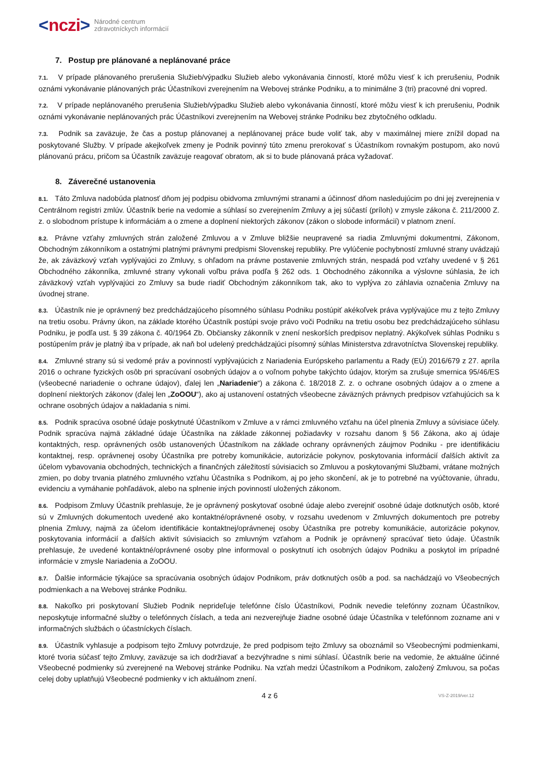< nczi > Národné centrum
zdravotníckych informácií
7. Postup pre plánované a neplánované práce
7.1. V prípade plánovaného prerušenia Služieb/výpadku Služieb alebo vykonávania činností, ktoré môžu viesť k ich prerušeniu, Podnik oznámi vykonávanie plánovaných prác Účastníkovi zverejnením na Webovej stránke Podniku, a to minimálne 3 (tri) pracovné dni vopred.
7.2. V prípade neplánovaného prerušenia Služieb/výpadku Služieb alebo vykonávania činností, ktoré môžu viesť k ich prerušeniu, Podnik oznámi vykonávanie neplánovaných prác Účastníkovi zverejnením na Webovej stránke Podniku bez zbytočného odkladu.
7.3. Podnik sa zaväzuje, že čas a postup plánovanej a neplánovanej práce bude voliť tak, aby v maximálnej miere znížil dopad na poskytované Služby. V prípade akejkoľvek zmeny je Podnik povinný túto zmenu prerokovať s Účastníkom rovnakým postupom, ako novú plánovanú prácu, pričom sa Účastník zaväzuje reagovať obratom, ak si to bude plánovaná práca vyžadovať.
8. Záverečné ustanovenia
8.1. Táto Zmluva nadobúda platnosť dňom jej podpisu obidvoma zmluvnými stranami a účinnosť dňom nasledujúcim po dni jej zverejnenia v Centrálnom registri zmlúv. Účastník berie na vedomie a súhlasí so zverejnením Zmluvy a jej súčastí (príloh) v zmysle zákona č. 211/2000 Z. z. o slobodnom prístupe k informáciám a o zmene a doplnení niektorých zákonov (zákon o slobode informácií) v platnom znení.
8.2. Právne vzťahy zmluvných strán založené Zmluvou a v Zmluve bližšie neupravené sa riadia Zmluvnými dokumentmi, Zákonom, Obchodným zákonníkom a ostatnými platnými právnymi predpismi Slovenskej republiky. Pre vylúčenie pochybností zmluvné strany uvádzajú že, ak záväzkový vzťah vyplývajúci zo Zmluvy, s ohľadom na právne postavenie zmluvných strán, nespadá pod vzťahy uvedené v § 261 Obchodného zákonníka, zmluvné strany vykonali voľbu práva podľa § 262 ods. 1 Obchodného zákonníka a výslovne súhlasia, že ich záväzkový vzťah vyplývajúci zo Zmluvy sa bude riadiť Obchodným zákonníkom tak, ako to vyplýva zo záhlavia označenia Zmluvy na úvodnej strane.
8.3. Účastník nie je oprávnený bez predchádzajúceho písomného súhlasu Podniku postúpiť akékoľvek práva vyplývajúce mu z tejto Zmluvy na tretiu osobu. Právny úkon, na základe ktorého Účastník postúpi svoje právo voči Podniku na tretiu osobu bez predchádzajúceho súhlasu Podniku, je podľa ust. § 39 zákona č. 40/1964 Zb. Občiansky zákonník v znení neskorších predpisov neplatný. Akýkoľvek súhlas Podniku s postúpením práv je platný iba v prípade, ak naň bol udelený predchádzajúci písomný súhlas Ministerstva zdravotníctva Slovenskej republiky.
8.4. Zmluvné strany sú si vedomé práv a povinností vyplývajúcich z Nariadenia Európskeho parlamentu a Rady (EÚ) 2016/679 z 27. apríla 2016 o ochrane fyzických osôb pri spracúvaní osobných údajov a o voľnom pohybe takýchto údajov, ktorým sa zrušuje smernica 95/46/ES (všeobecné nariadenie o ochrane údajov), ďalej len „Nariadenie“) a zákona č. 18/2018 Z. z. o ochrane osobných údajov a o zmene a doplnení niektorých zákonov (ďalej len „ZoOOU“), ako aj ustanovení ostatných všeobecne záväzných právnych predpisov vzťahujúcich sa k ochrane osobných údajov a nakladania s nimi.
8.5. Podnik spracúva osobné údaje poskytnuté Účastníkom v Zmluve a v rámci zmluvného vzťahu na účel plnenia Zmluvy a súvisiace účely. Podnik spracúva najmä základné údaje Účastníka na základe zákonnej požiadavky v rozsahu danom § 56 Zákona, ako aj údaje kontaktných, resp. oprávnených osôb ustanovených Účastníkom na základe ochrany oprávnených záujmov Podniku - pre identifikáciu kontaktnej, resp. oprávnenej osoby Účastníka pre potreby komunikácie, autorizácie pokynov, poskytovania informácií ďalších aktivít za účelom vybavovania obchodných, technických a finančných záležitostí súvisiacich so Zmluvou a poskytovanými Službami, vrátane možných zmien, po doby trvania platného zmluvného vzťahu Účastníka s Podnikom, aj po jeho skončení, ak je to potrebné na vyúčtovanie, úhradu, evidenciu a vymáhanie pohľadávok, alebo na splnenie iných povinností uložených zákonom.
8.6. Podpisom Zmluvy Účastník prehlasuje, že je oprávnený poskytovať osobné údaje alebo zverejniť osobné údaje dotknutých osôb, ktoré sú v Zmluvných dokumentoch uvedené ako kontaktné/oprávnené osoby, v rozsahu uvedenom v Zmluvných dokumentoch pre potreby plnenia Zmluvy, najmä za účelom identifikácie kontaktnej/oprávnenej osoby Účastníka pre potreby komunikácie, autorizácie pokynov, poskytovania informácií a ďalších aktivít súvisiacich so zmluvným vzťahom a Podnik je oprávnený spracúvať tieto údaje. Účastník prehlasuje, že uvedené kontaktné/oprávnené osoby plne informoval o poskytnutí ich osobných údajov Podniku a poskytol im prípadné informácie v zmysle Nariadenia a ZoOOU.
8.7. Ďalšie informácie týkajúce sa spracúvania osobných údajov Podnikom, práv dotknutých osôb a pod. sa nachádzajú vo Všeobecných podmienkach a na Webovej stránke Podniku.
8.8. Nakoľko pri poskytovaní Služieb Podnik neprideľuje telefónne číslo Účastníkovi, Podnik nevedie telefónny zoznam Účastníkov, neposkytuje informačné služby o telefónnych číslach, a teda ani nezverejňuje žiadne osobné údaje Účastníka v telefónnom zozname ani v informačných službách o účastníckych číslach.
8.9. Účastník vyhlasuje a podpisom tejto Zmluvy potvrdzuje, že pred podpisom tejto Zmluvy sa oboznámil so Všeobecnými podmienkami, ktoré tvoria súčasť tejto Zmluvy, zaväzuje sa ich dodržiavať a bezvýhradne s nimi súhlasí. Účastník berie na vedomie, že aktuálne účinné Všeobecné podmienky sú zverejnené na Webovej stránke Podniku. Na vzťah medzi Účastníkom a Podnikom, založený Zmluvou, sa počas celej doby uplatňujú Všeobecné podmienky v ich aktuálnom znení.
4 z 6 VS-Z-2019/ver.12